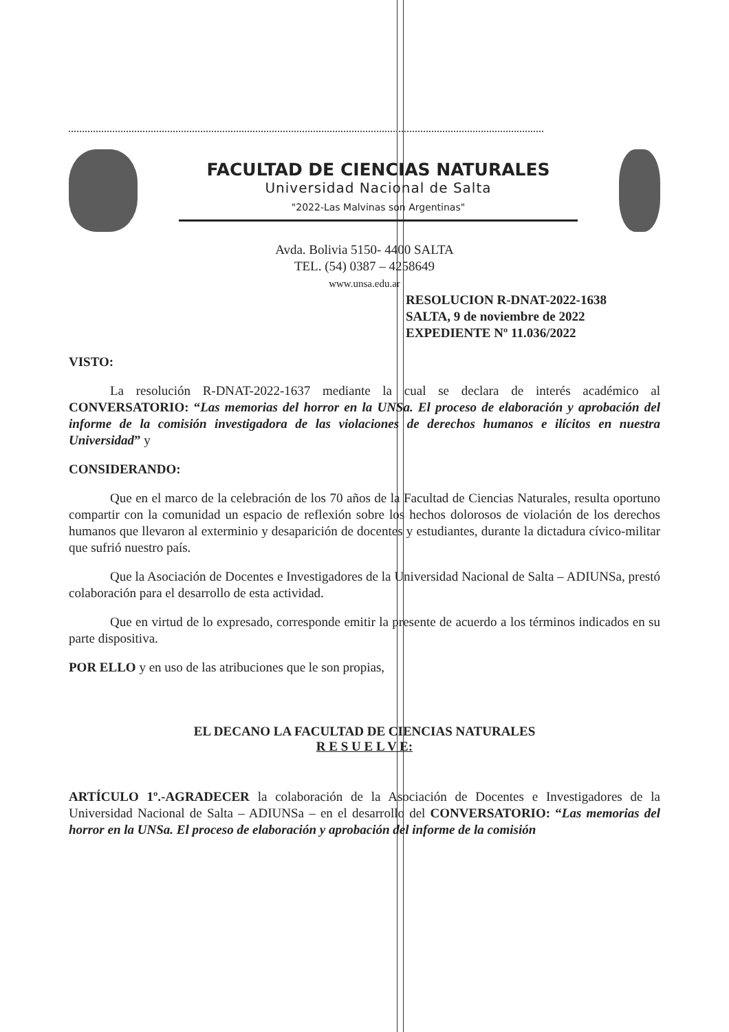FACULTAD DE CIENCIAS NATURALES
Universidad Nacional de Salta
"2022-Las Malvinas son Argentinas"
Avda. Bolivia 5150- 4400 SALTA
TEL. (54) 0387 – 4258649
www.unsa.edu.ar
RESOLUCION R-DNAT-2022-1638
SALTA, 9 de noviembre de 2022
EXPEDIENTE Nº 11.036/2022
VISTO:
La resolución R-DNAT-2022-1637 mediante la cual se declara de interés académico al CONVERSATORIO: “Las memorias del horror en la UNSa. El proceso de elaboración y aprobación del informe de la comisión investigadora de las violaciones de derechos humanos e ilícitos en nuestra Universidad” y
CONSIDERANDO:
Que en el marco de la celebración de los 70 años de la Facultad de Ciencias Naturales, resulta oportuno compartir con la comunidad un espacio de reflexión sobre los hechos dolorosos de violación de los derechos humanos que llevaron al exterminio y desaparición de docentes y estudiantes, durante la dictadura cívico-militar que sufrió nuestro país.
Que la Asociación de Docentes e Investigadores de la Universidad Nacional de Salta – ADIUNSa, prestó colaboración para el desarrollo de esta actividad.
Que en virtud de lo expresado, corresponde emitir la presente de acuerdo a los términos indicados en su parte dispositiva.
POR ELLO y en uso de las atribuciones que le son propias,
EL DECANO LA FACULTAD DE CIENCIAS NATURALES
R E S U E L V E:
ARTÍCULO 1º.-AGRADECER la colaboración de la Asociación de Docentes e Investigadores de la Universidad Nacional de Salta – ADIUNSa – en el desarrollo del CONVERSATORIO: “Las memorias del horror en la UNSa. El proceso de elaboración y aprobación del informe de la comisión